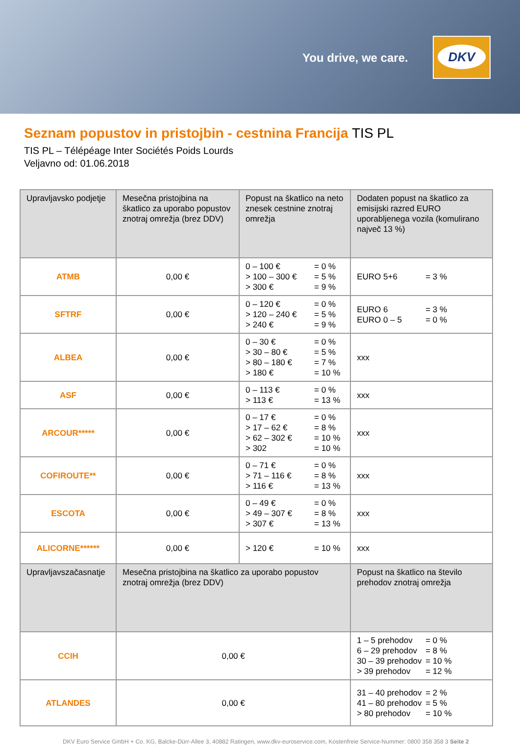You drive, we care.
DKV
Seznam popustov in pristojbin - cestnina Francija TIS PL
TIS PL – Télépéage Inter Sociétés Poids Lourds
Veljavno od: 01.06.2018
| Upravljavsko podjetje | Mesečna pristojbina na škatlico za uporabo popustov znotraj omrežja (brez DDV) | Popust na škatlico na neto znesek cestnine znotraj omrežja | | Dodaten popust na škatlico za emisijski razred EURO uporabljenega vozila (komulirano največ 13 %) |
| --- | --- | --- | --- | --- |
| ATMB | 0,00 € | 0 – 100 € = 0 % > 100 – 300 € = 5 % > 300 € = 9 % | | EURO 5+6 = 3 % |
| SFTRF | 0,00 € | 0 – 120 € = 0 % > 120 – 240 € = 5 % > 240 € = 9 % | | EURO 6 = 3 % EURO 0 – 5 = 0 % |
| ALBEA | 0,00 € | 0 – 30 € = 0 % > 30 – 80 € = 5 % > 80 – 180 € = 7 % > 180 € = 10 % | | xxx |
| ASF | 0,00 € | 0 – 113 € = 0 % > 113 € = 13 % | | xxx |
| ARCOUR***** | 0,00 € | 0 – 17 € = 0 % > 17 – 62 € = 8 % > 62 – 302 € = 10 % > 302 = 10 % | | xxx |
| COFIROUTE** | 0,00 € | 0 – 71 € = 0 % > 71 – 116 € = 8 % > 116 € = 13 % | | xxx |
| ESCOTA | 0,00 € | 0 – 49 € = 0 % > 49 – 307 € = 8 % > 307 € = 13 % | | xxx |
| ALICORNE****** | 0,00 € | > 120 € = 10 % | | xxx |
| Upravljavszačasnatje | Mesečna pristojbina na škatlico za uporabo popustov znotraj omrežja (brez DDV) | | Popust na škatlico na število prehodov znotraj omrežja | |
| CCIH | 0,00 € | | 1 – 5 prehodov = 0 % 6 – 29 prehodov = 8 % 30 – 39 prehodov = 10 % > 39 prehodov = 12 % | |
| ATLANDES | 0,00 € | | 31 – 40 prehodov = 2 % 41 – 80 prehodov = 5 % > 80 prehodov = 10 % | |
DKV Euro Service GmbH + Co. KG, Balcke-Dürr-Allee 3, 40882 Ratingen, www.dkv-euroservice.com, Kostenfreie Service-Nummer: 0800 358 358 3 Seite 2